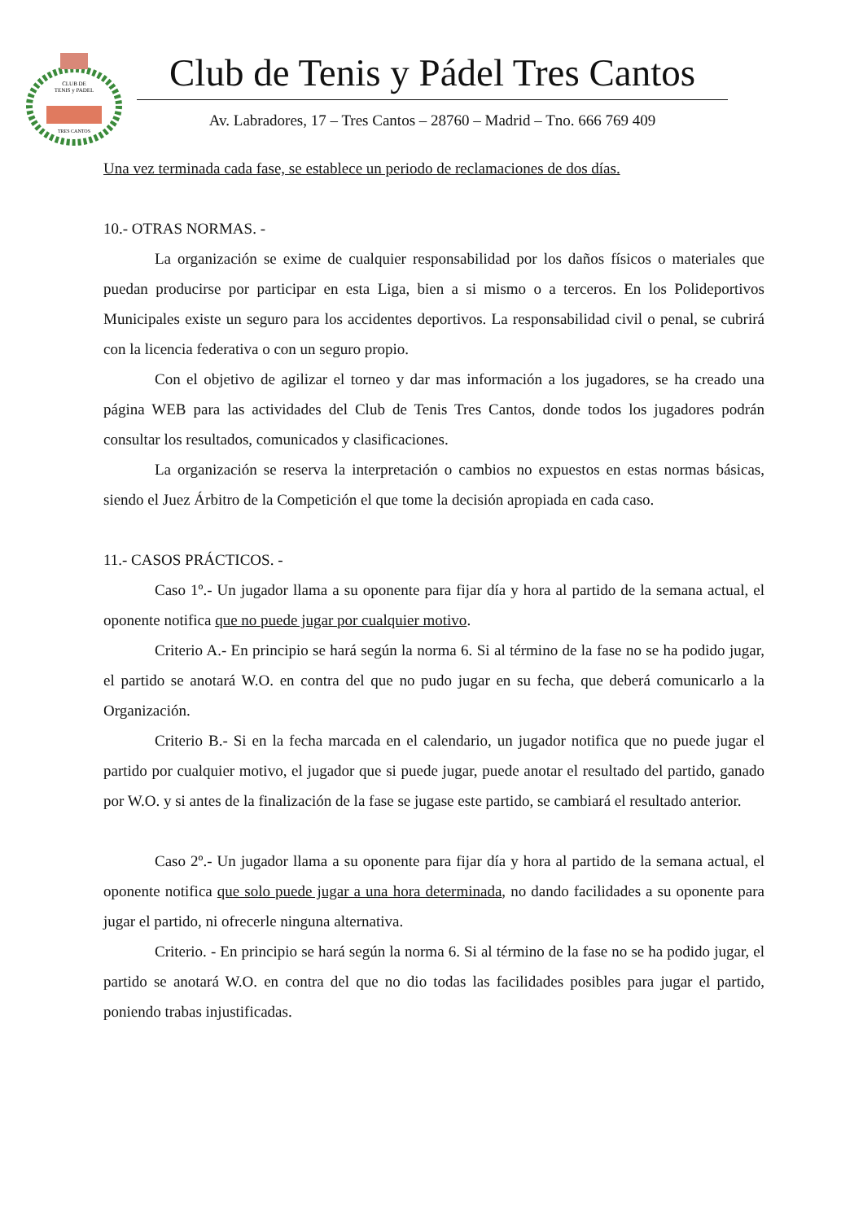CLUB DE
TENIS y PADEL
TRES CANTOS
Club de Tenis y Pádel Tres Cantos
Av. Labradores, 17 – Tres Cantos – 28760 – Madrid – Tno. 666 769 409
Una vez terminada cada fase, se establece un periodo de reclamaciones de dos días.
10.- OTRAS NORMAS. -
La organización se exime de cualquier responsabilidad por los daños físicos o materiales que puedan producirse por participar en esta Liga, bien a si mismo o a terceros. En los Polideportivos Municipales existe un seguro para los accidentes deportivos. La responsabilidad civil o penal, se cubrirá con la licencia federativa o con un seguro propio.
Con el objetivo de agilizar el torneo y dar mas información a los jugadores, se ha creado una página WEB para las actividades del Club de Tenis Tres Cantos, donde todos los jugadores podrán consultar los resultados, comunicados y clasificaciones.
La organización se reserva la interpretación o cambios no expuestos en estas normas básicas, siendo el Juez Árbitro de la Competición el que tome la decisión apropiada en cada caso.
11.- CASOS PRÁCTICOS. -
Caso 1º.- Un jugador llama a su oponente para fijar día y hora al partido de la semana actual, el oponente notifica que no puede jugar por cualquier motivo.
Criterio A.- En principio se hará según la norma 6. Si al término de la fase no se ha podido jugar, el partido se anotará W.O. en contra del que no pudo jugar en su fecha, que deberá comunicarlo a la Organización.
Criterio B.- Si en la fecha marcada en el calendario, un jugador notifica que no puede jugar el partido por cualquier motivo, el jugador que si puede jugar, puede anotar el resultado del partido, ganado por W.O. y si antes de la finalización de la fase se jugase este partido, se cambiará el resultado anterior.
Caso 2º.- Un jugador llama a su oponente para fijar día y hora al partido de la semana actual, el oponente notifica que solo puede jugar a una hora determinada, no dando facilidades a su oponente para jugar el partido, ni ofrecerle ninguna alternativa.
Criterio. - En principio se hará según la norma 6. Si al término de la fase no se ha podido jugar, el partido se anotará W.O. en contra del que no dio todas las facilidades posibles para jugar el partido, poniendo trabas injustificadas.